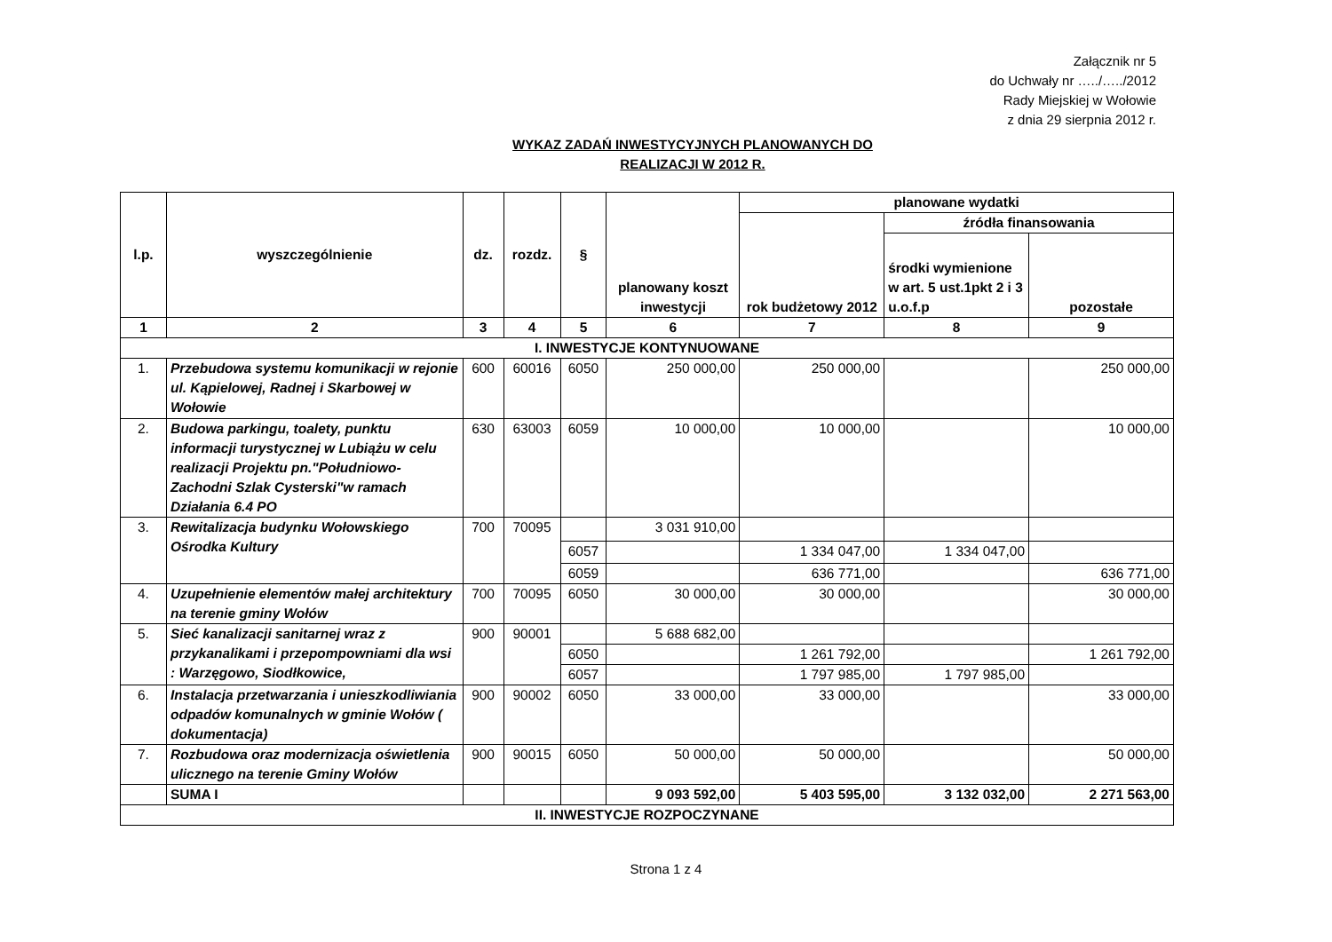Załącznik nr 5
do Uchwały nr …../…../2012
Rady Miejskiej w Wołowie
z dnia 29 sierpnia 2012 r.
WYKAZ ZADAŃ INWESTYCYJNYCH PLANOWANYCH DO
REALIZACJI W 2012 R.
| l.p. | wyszczególnienie | dz. | rozdz. | § | planowany koszt inwestycji | planowane wydatki | | |
| --- | --- | --- | --- | --- | --- | --- | --- | --- |
| | | | | | | rok budżetowy 2012 | źródła finansowania | |
| | | | | | | | środki wymienione w art. 5 ust.1pkt 2 i 3 u.o.f.p | pozostałe |
| 1 | 2 | 3 | 4 | 5 | 6 | 7 | 8 | 9 |
| I. INWESTYCJE KONTYNUOWANE | | | | | | | | |
| 1. | Przebudowa systemu komunikacji w rejonie ul. Kąpielowej, Radnej i Skarbowej w Wołowie | 600 | 60016 | 6050 | 250 000,00 | 250 000,00 | | 250 000,00 |
| 2. | Budowa parkingu, toalety, punktu informacji turystycznej w Lubiążu w celu realizacji Projektu pn."Południowo-Zachodni Szlak Cysterski"w ramach Działania 6.4 PO | 630 | 63003 | 6059 | 10 000,00 | 10 000,00 | | 10 000,00 |
| 3. | Rewitalizacja budynku Wołowskiego Ośrodka Kultury | 700 | 70095 | | 3 031 910,00 | | | |
| | | | | 6057 | | 1 334 047,00 | 1 334 047,00 | |
| | | | | 6059 | | 636 771,00 | | 636 771,00 |
| 4. | Uzupełnienie elementów małej architektury na terenie gminy Wołów | 700 | 70095 | 6050 | 30 000,00 | 30 000,00 | | 30 000,00 |
| 5. | Sieć kanalizacji sanitarnej wraz z przykanalikami i przepompowniami dla wsi : Warzęgowo, Siodłkowice, | 900 | 90001 | | 5 688 682,00 | | | |
| | | | | 6050 | | 1 261 792,00 | | 1 261 792,00 |
| | | | | 6057 | | 1 797 985,00 | 1 797 985,00 | |
| 6. | Instalacja przetwarzania i unieszkodliwiania odpadów komunalnych w gminie Wołów ( dokumentacja) | 900 | 90002 | 6050 | 33 000,00 | 33 000,00 | | 33 000,00 |
| 7. | Rozbudowa oraz modernizacja oświetlenia ulicznego na terenie Gminy Wołów | 900 | 90015 | 6050 | 50 000,00 | 50 000,00 | | 50 000,00 |
| | SUMA I | | | | 9 093 592,00 | 5 403 595,00 | 3 132 032,00 | 2 271 563,00 |
| II. INWESTYCJE ROZPOCZYNANE | | | | | | | | |
Strona 1 z 4